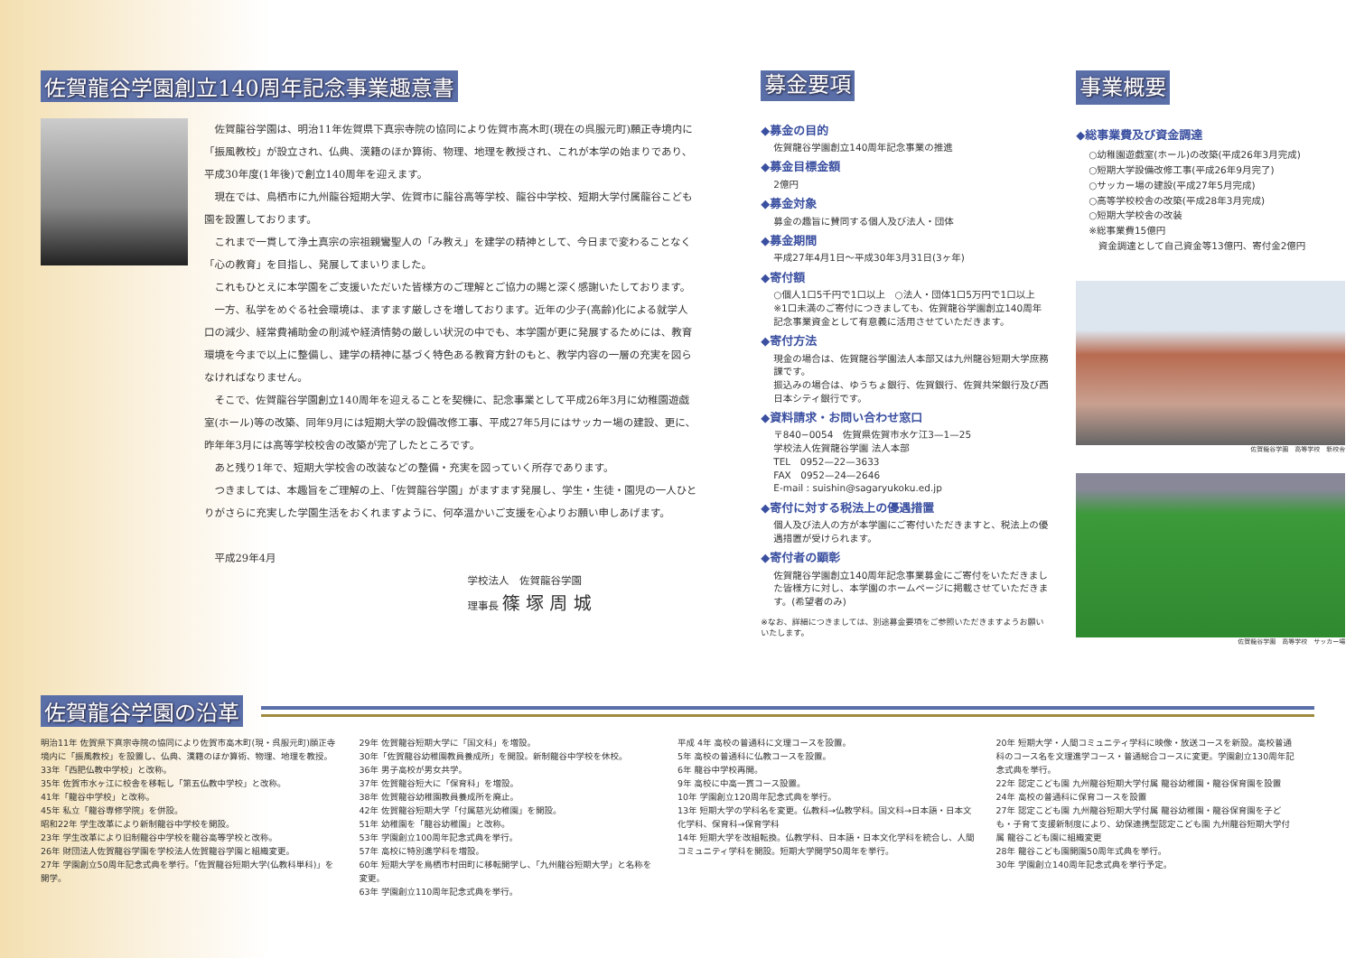佐賀龍谷学園創立140周年記念事業趣意書
佐賀龍谷学園は、明治11年佐賀県下真宗寺院の協同により佐賀市高木町(現在の呉服元町)願正寺境内に「振風教校」が設立され、仏典、漢籍のほか算術、物理、地理を教授され、これが本学の始まりであり、平成30年度(1年後)で創立140周年を迎えます。
現在では、鳥栖市に九州龍谷短期大学、佐賀市に龍谷高等学校、龍谷中学校、短期大学付属龍谷こども園を設置しております。
これまで一貫して浄土真宗の宗祖親鸞聖人の「み教え」を建学の精神として、今日まで変わることなく「心の教育」を目指し、発展してまいりました。
これもひとえに本学園をご支援いただいた皆様方のご理解とご協力の賜と深く感謝いたしております。
一方、私学をめぐる社会環境は、ますます厳しさを増しております。近年の少子(高齢)化による就学人口の減少、経常費補助金の削減や経済情勢の厳しい状況の中でも、本学園が更に発展するためには、教育環境を今まで以上に整備し、建学の精神に基づく特色ある教育方針のもと、教学内容の一層の充実を図らなければなりません。
そこで、佐賀龍谷学園創立140周年を迎えることを契機に、記念事業として平成26年3月に幼稚園遊戯室(ホール)等の改築、同年9月には短期大学の設備改修工事、平成27年5月にはサッカー場の建設、更に、昨年年3月には高等学校校舎の改築が完了したところです。
あと残り1年で、短期大学校舎の改装などの整備・充実を図っていく所存であります。
つきましては、本趣旨をご理解の上、「佐賀龍谷学園」がますます発展し、学生・生徒・園児の一人ひとりがさらに充実した学園生活をおくれますように、何卒温かいご支援を心よりお願い申しあげます。
平成29年4月
学校法人　佐賀龍谷学園
理事長 篠 塚 周 城
募金要項
◆募金の目的
佐賀龍谷学園創立140周年記念事業の推進
◆募金目標金額
2億円
◆募金対象
募金の趣旨に賛同する個人及び法人・団体
◆募金期間
平成27年4月1日～平成30年3月31日(3ヶ年)
◆寄付額
○個人1口5千円で1口以上　○法人・団体1口5万円で1口以上
※1口未満のご寄付につきましても、佐賀龍谷学園創立140周年記念事業資金として有意義に活用させていただきます。
◆寄付方法
現金の場合は、佐賀龍谷学園法人本部又は九州龍谷短期大学庶務課です。
振込みの場合は、ゆうちょ銀行、佐賀銀行、佐賀共栄銀行及び西日本シティ銀行です。
◆資料請求・お問い合わせ窓口
〒840−0054　佐賀県佐賀市水ケ江3—1—25
学校法人佐賀龍谷学園 法人本部
TEL　0952—22—3633
FAX　0952—24—2646
E-mail : suishin@sagaryukoku.ed.jp
◆寄付に対する税法上の優遇措置
個人及び法人の方が本学園にご寄付いただきますと、税法上の優遇措置が受けられます。
◆寄付者の顕彰
佐賀龍谷学園創立140周年記念事業募金にご寄付をいただきました皆様方に対し、本学園のホームページに掲載させていただきます。(希望者のみ)
※なお、詳細につきましては、別途募金要項をご参照いただきますようお願いいたします。
事業概要
◆総事業費及び資金調達
○幼稚園遊戯室(ホール)の改築(平成26年3月完成)
○短期大学設備改修工事(平成26年9月完了)
○サッカー場の建設(平成27年5月完成)
○高等学校校舎の改築(平成28年3月完成)
○短期大学校舎の改装
※総事業費15億円
　資金調達として自己資金等13億円、寄付金2億円
佐賀龍谷学園　高等学校　新校舎
佐賀龍谷学園　高等学校　サッカー場
佐賀龍谷学園の沿革
明治11年 佐賀県下真宗寺院の協同により佐賀市高木町(現・呉服元町)願正寺境内に「振風教校」を設置し、仏典、漢籍のほか算術、物理、地理を教授。
33年「西肥仏教中学校」と改称。
35年 佐賀市水ヶ江に校舎を移転し「第五仏教中学校」と改称。
41年「龍谷中学校」と改称。
45年 私立「龍谷専修学院」を併設。
昭和22年 学生改革により新制龍谷中学校を開設。
23年 学生改革により旧制龍谷中学校を龍谷高等学校と改称。
26年 財団法人佐賀龍谷学園を学校法人佐賀龍谷学園と組織変更。
27年 学園創立50周年記念式典を挙行。「佐賀龍谷短期大学(仏教科単科)」を開学。
29年 佐賀龍谷短期大学に「国文科」を増設。
30年「佐賀龍谷幼稚園教員養成所」を開設。新制龍谷中学校を休校。
36年 男子高校が男女共学。
37年 佐賀龍谷短大に「保育科」を増設。
38年 佐賀龍谷幼稚園教員養成所を廃止。
42年 佐賀龍谷短期大学「付属慈光幼稚園」を開設。
51年 幼稚園を「龍谷幼稚園」と改称。
53年 学園創立100周年記念式典を挙行。
57年 高校に特別進学科を増設。
60年 短期大学を鳥栖市村田町に移転開学し、「九州龍谷短期大学」と名称を変更。
63年 学園創立110周年記念式典を挙行。
平成 4年 高校の普通科に文理コースを設置。
5年 高校の普通科に仏教コースを設置。
6年 龍谷中学校再開。
9年 高校に中高一貫コース設置。
10年 学園創立120周年記念式典を挙行。
13年 短期大学の学科名を変更。仏教科→仏教学科。国文科→日本語・日本文化学科、保育科→保育学科
14年 短期大学を改組転換。仏教学科、日本語・日本文化学科を統合し、人間コミュニティ学科を開設。短期大学開学50周年を挙行。
20年 短期大学・人間コミュニティ学科に映像・放送コースを新設。高校普通科のコース名を文理進学コース・普通総合コースに変更。学園創立130周年記念式典を挙行。
22年 認定こども園 九州龍谷短期大学付属 龍谷幼稚園・龍谷保育園を設置
24年 高校の普通科に保育コースを設置
27年 認定こども園 九州龍谷短期大学付属 龍谷幼稚園・龍谷保育園を子ども・子育て支援新制度により、幼保連携型認定こども園 九州龍谷短期大学付属 龍谷こども園に組織変更
28年 龍谷こども園開園50周年式典を挙行。
30年 学園創立140周年記念式典を挙行予定。